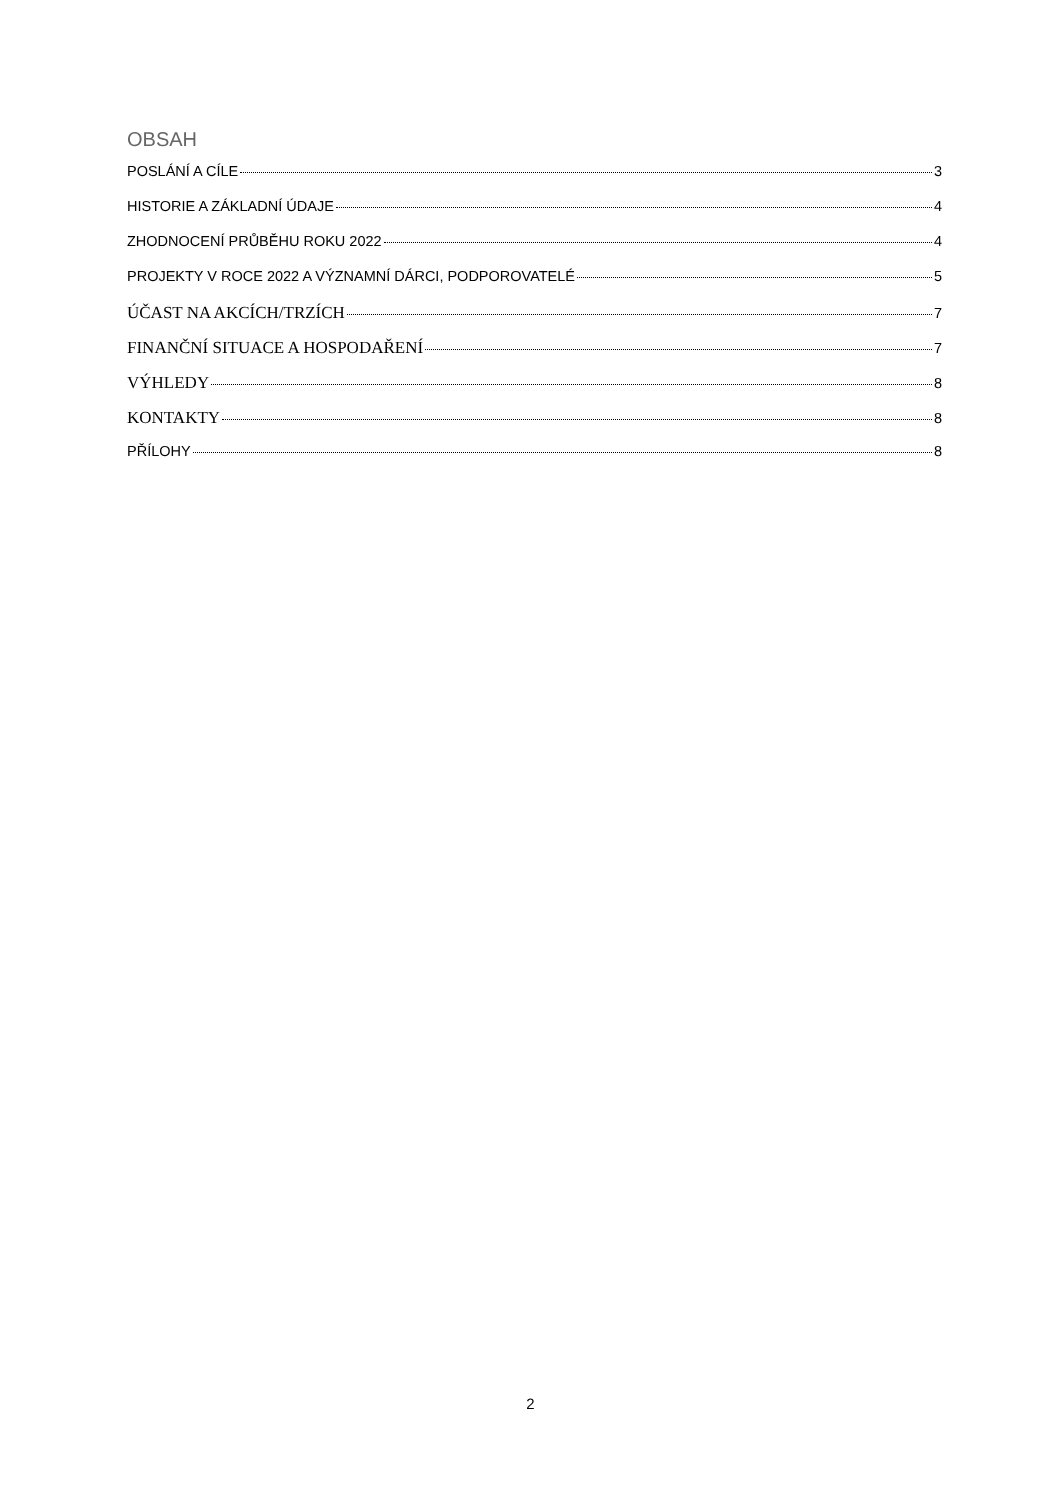OBSAH
POSLÁNÍ A CÍLE 3
HISTORIE A ZÁKLADNÍ ÚDAJE 4
ZHODNOCENÍ PRŮBĚHU ROKU 2022 4
PROJEKTY V ROCE 2022 A VÝZNAMNÍ DÁRCI, PODPOROVATELÉ 5
ÚČAST NA AKCÍCH/TRZÍCH 7
FINANČNÍ SITUACE A HOSPODAŘENÍ 7
VÝHLEDY 8
KONTAKTY 8
PŘÍLOHY 8
2